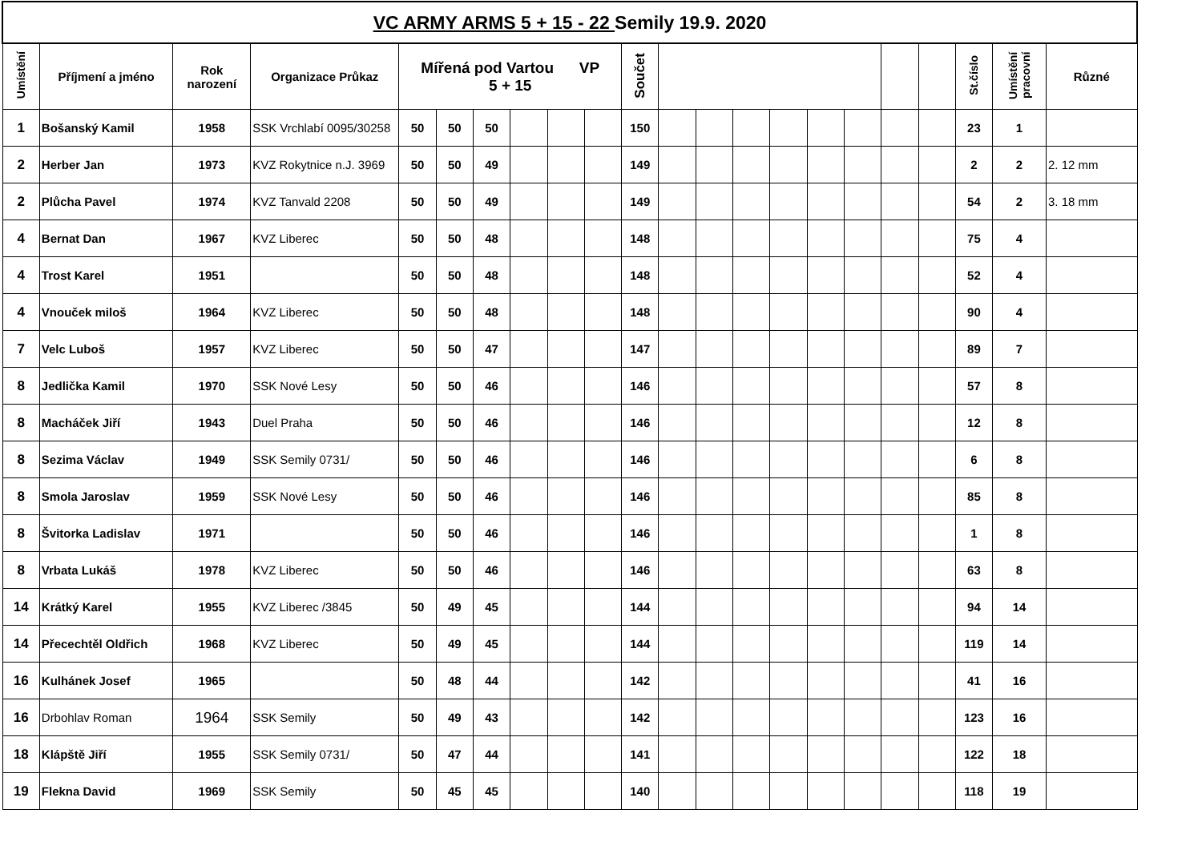| VC ARMY ARMS 5 + 15 - 22 Semily 19.9. 2020 | | | | | | | | | | | | | | | | | | | | | |
| Umístění | Příjmení a jméno | Rok narození | Organizace Průkaz | Mířená pod Vartou VP 5 + 15 | | | | | | Součet | | | | | | | | | St.číslo | Umístění pracovní | Různé |
| 1 | Bošanský Kamil | 1958 | SSK Vrchlabí 0095/30258 | 50 | 50 | 50 | | | | 150 | | | | | | | | | 23 | 1 | |
| 2 | Herber Jan | 1973 | KVZ Rokytnice n.J. 3969 | 50 | 50 | 49 | | | | 149 | | | | | | | | | 2 | 2 | 2. 12 mm |
| 2 | Plůcha Pavel | 1974 | KVZ Tanvald 2208 | 50 | 50 | 49 | | | | 149 | | | | | | | | | 54 | 2 | 3. 18 mm |
| 4 | Bernat Dan | 1967 | KVZ Liberec | 50 | 50 | 48 | | | | 148 | | | | | | | | | 75 | 4 | |
| 4 | Trost Karel | 1951 | | 50 | 50 | 48 | | | | 148 | | | | | | | | | 52 | 4 | |
| 4 | Vnouček miloš | 1964 | KVZ Liberec | 50 | 50 | 48 | | | | 148 | | | | | | | | | 90 | 4 | |
| 7 | Velc Luboš | 1957 | KVZ Liberec | 50 | 50 | 47 | | | | 147 | | | | | | | | | 89 | 7 | |
| 8 | Jedlička Kamil | 1970 | SSK Nové Lesy | 50 | 50 | 46 | | | | 146 | | | | | | | | | 57 | 8 | |
| 8 | Macháček Jiří | 1943 | Duel Praha | 50 | 50 | 46 | | | | 146 | | | | | | | | | 12 | 8 | |
| 8 | Sezima Václav | 1949 | SSK Semily 0731/ | 50 | 50 | 46 | | | | 146 | | | | | | | | | 6 | 8 | |
| 8 | Smola Jaroslav | 1959 | SSK Nové Lesy | 50 | 50 | 46 | | | | 146 | | | | | | | | | 85 | 8 | |
| 8 | Švitorka Ladislav | 1971 | | 50 | 50 | 46 | | | | 146 | | | | | | | | | 1 | 8 | |
| 8 | Vrbata Lukáš | 1978 | KVZ Liberec | 50 | 50 | 46 | | | | 146 | | | | | | | | | 63 | 8 | |
| 14 | Krátký Karel | 1955 | KVZ Liberec /3845 | 50 | 49 | 45 | | | | 144 | | | | | | | | | 94 | 14 | |
| 14 | Přecechtěl Oldřich | 1968 | KVZ Liberec | 50 | 49 | 45 | | | | 144 | | | | | | | | | 119 | 14 | |
| 16 | Kulhánek Josef | 1965 | | 50 | 48 | 44 | | | | 142 | | | | | | | | | 41 | 16 | |
| 16 | Drbohlav Roman | 1964 | SSK Semily | 50 | 49 | 43 | | | | 142 | | | | | | | | | 123 | 16 | |
| 18 | Klápště Jiří | 1955 | SSK Semily 0731/ | 50 | 47 | 44 | | | | 141 | | | | | | | | | 122 | 18 | |
| 19 | Flekna David | 1969 | SSK Semily | 50 | 45 | 45 | | | | 140 | | | | | | | | | 118 | 19 | |